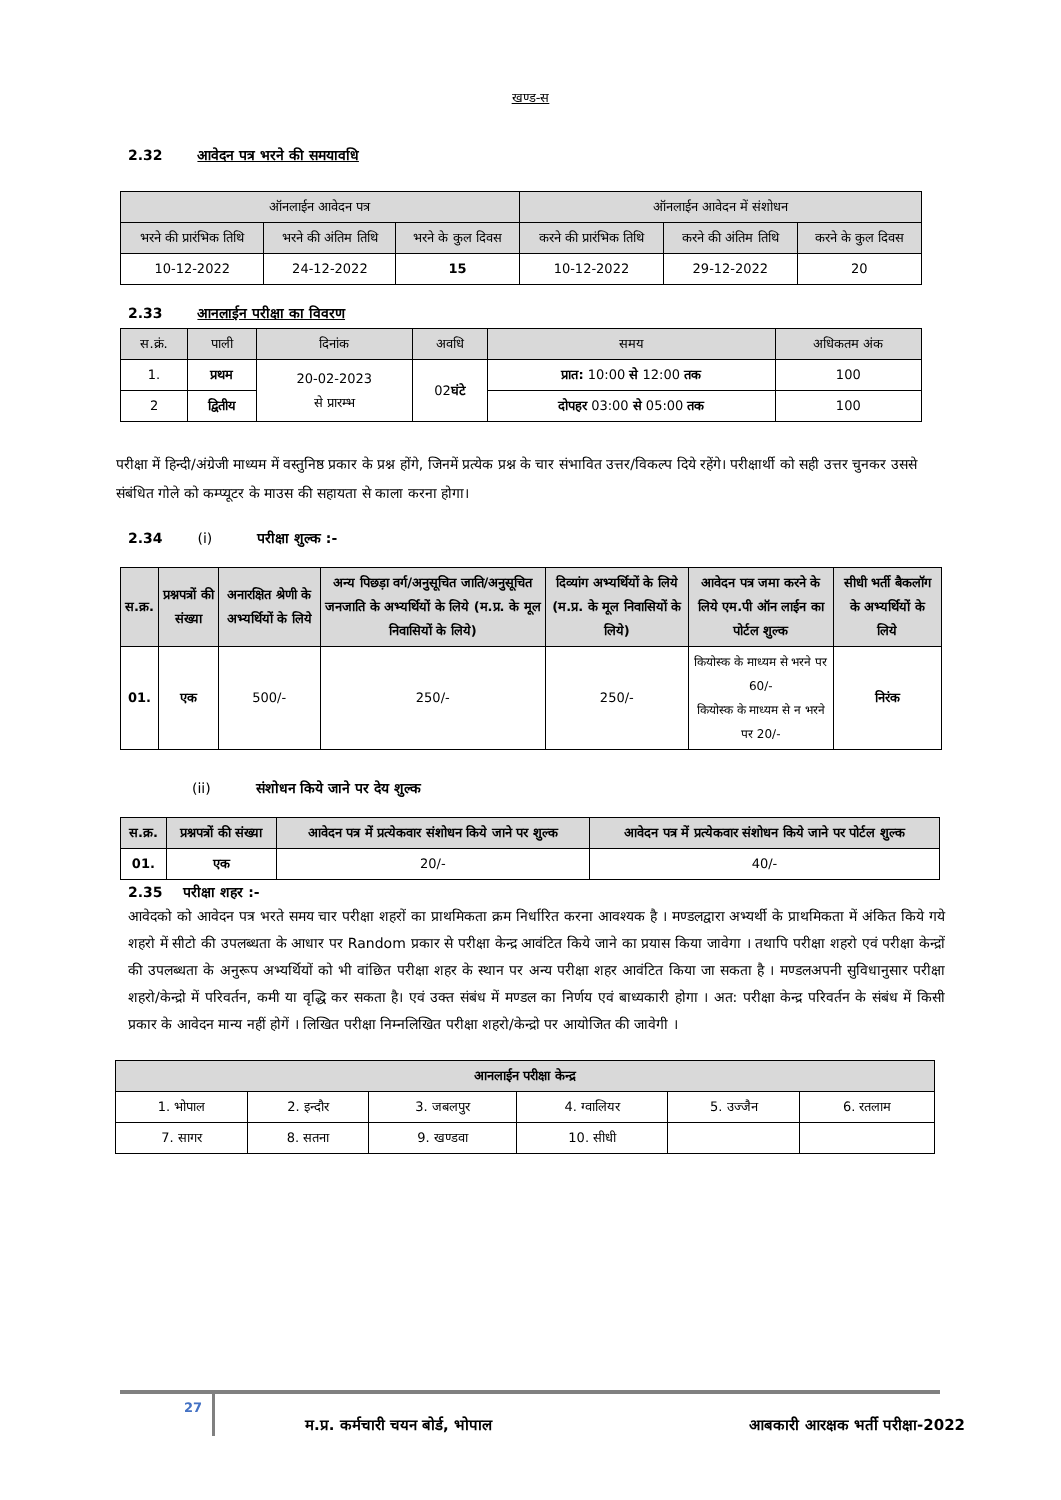खण्ड-स
2.32 आवेदन पत्र भरने की समयावधि
| ऑनलाईन आवेदन पत्र | | | ऑनलाईन आवेदन में संशोधन | | |
| --- | --- | --- | --- | --- | --- |
| भरने की प्रारंभिक तिथि | भरने की अंतिम तिथि | भरने के कुल दिवस | करने की प्रारंभिक तिथि | करने की अंतिम तिथि | करने के कुल दिवस |
| 10-12-2022 | 24-12-2022 | 15 | 10-12-2022 | 29-12-2022 | 20 |
2.33 आनलाईन परीक्षा का विवरण
| स.क्रं. | पाली | दिनांक | अवधि | समय | अधिकतम अंक |
| --- | --- | --- | --- | --- | --- |
| 1. | प्रथम | 20-02-2023 से प्रारम्भ | 02 घंटे | प्रात: 10:00 से 12:00 तक | 100 |
| 2 | द्वितीय | | | दोपहर 03:00 से 05:00 तक | 100 |
परीक्षा में हिन्दी/अंग्रेजी माध्यम में वस्तुनिष्ठ प्रकार के प्रश्न होंगे, जिनमें प्रत्येक प्रश्न के चार संभावित उत्तर/विकल्प दिये रहेंगे। परीक्षार्थी को सही उत्तर चुनकर उससे संबंधित गोले को कम्प्यूटर के माउस की सहायता से काला करना होगा।
2.34 (i) परीक्षा शुल्क :-
| स.क्र. | प्रश्नपत्रों की संख्या | अनारक्षित श्रेणी के अभ्यर्थियों के लिये | अन्य पिछड़ा वर्ग/अनुसूचित जाति/अनुसूचित जनजाति के अभ्यर्थियों के लिये (म.प्र. के मूल निवासियों के लिये) | दिव्यांग अभ्यर्थियों के लिये (म.प्र. के मूल निवासियों के लिये) | आवेदन पत्र जमा करने के लिये एम.पी ऑन लाईन का पोर्टल शुल्क | सीधी भर्ती बैकलॉग के अभ्यर्थियों के लिये |
| --- | --- | --- | --- | --- | --- | --- |
| 01. | एक | 500/- | 250/- | 250/- | कियोस्क के माध्यम से भरने पर 60/- कियोस्क के माध्यम से न भरने पर 20/- | निरंक |
(ii) संशोधन किये जाने पर देय शुल्क
| स.क्र. | प्रश्नपत्रों की संख्या | आवेदन पत्र में प्रत्येकवार संशोधन किये जाने पर शुल्क | आवेदन पत्र में प्रत्येकवार संशोधन किये जाने पर पोर्टल शुल्क |
| --- | --- | --- | --- |
| 01. | एक | 20/- | 40/- |
2.35 परीक्षा शहर :-
आवेदको को आवेदन पत्र भरते समय चार परीक्षा शहरों का प्राथमिकता क्रम निर्धारित करना आवश्यक है । मण्डलद्वारा अभ्यर्थी के प्राथमिकता में अंकित किये गये शहरो में सीटो की उपलब्धता के आधार पर Random प्रकार से परीक्षा केन्द्र आवंटित किये जाने का प्रयास किया जावेगा । तथापि परीक्षा शहरो एवं परीक्षा केन्द्रों की उपलब्धता के अनुरूप अभ्यर्थियों को भी वांछित परीक्षा शहर के स्थान पर अन्य परीक्षा शहर आवंटित किया जा सकता है । मण्डलअपनी सुविधानुसार परीक्षा शहरो/केन्द्रो में परिवर्तन, कमी या वृद्धि कर सकता है। एवं उक्त संबंध में मण्डल का निर्णय एवं बाध्यकारी होगा । अत: परीक्षा केन्द्र परिवर्तन के संबंध में किसी प्रकार के आवेदन मान्य नहीं होगें । लिखित परीक्षा निम्नलिखित परीक्षा शहरो/केन्द्रो पर आयोजित की जावेगी ।
| आनलाईन परीक्षा केन्द्र | | | | | |
| --- | --- | --- | --- | --- | --- |
| 1. भोपाल | 2. इन्दौर | 3. जबलपुर | 4. ग्वालियर | 5. उज्जैन | 6. रतलाम |
| 7. सागर | 8. सतना | 9. खण्डवा | 10. सीधी | | |
27 म.प्र. कर्मचारी चयन बोर्ड, भोपाल आबकारी आरक्षक भर्ती परीक्षा-2022